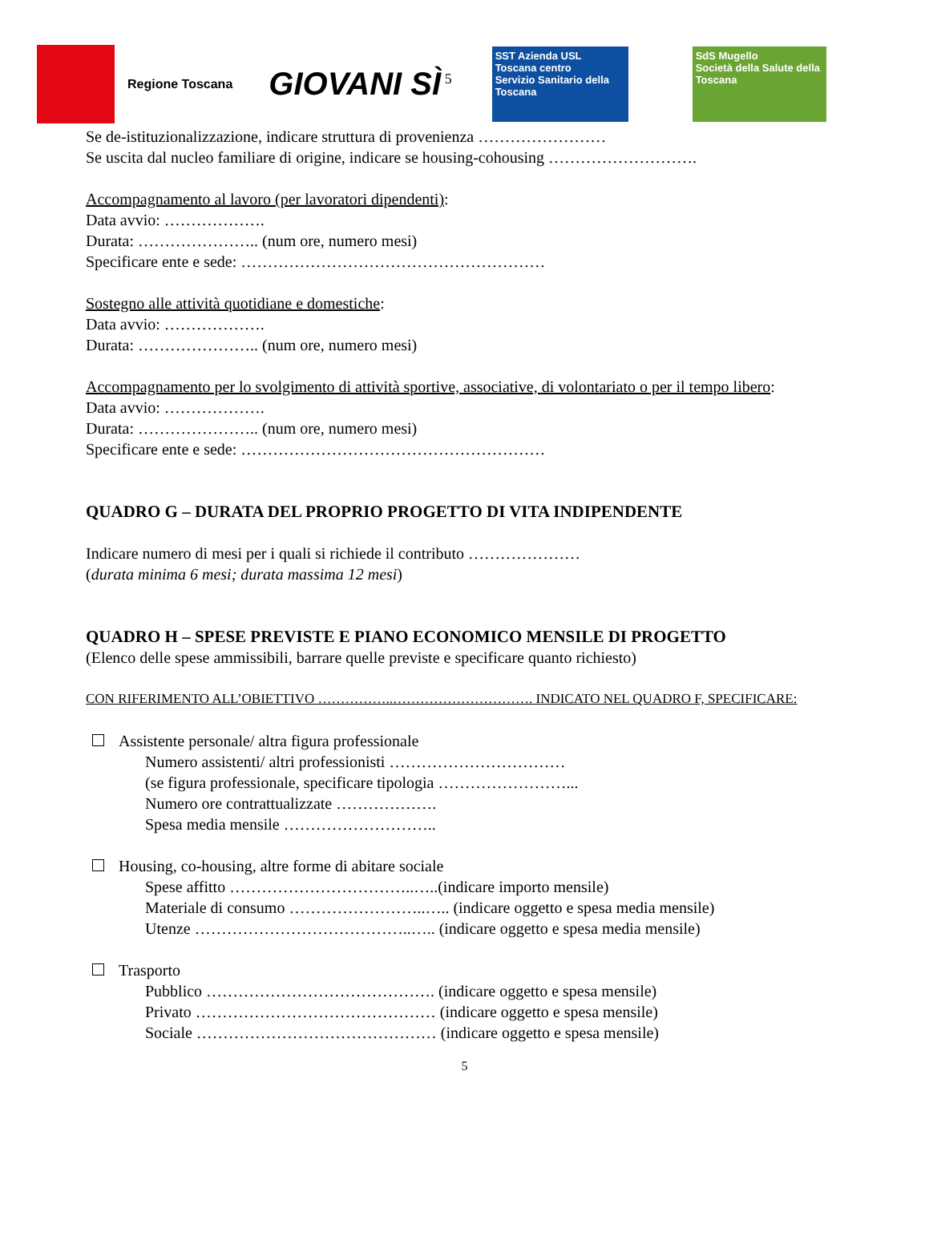Regione Toscana
GIOVANI SÌ<sup>5</sup>
SST Azienda USL Toscana centro
Servizio Sanitario della Toscana
SdS Mugello
Società della Salute della Toscana
Se de-istituzionalizzazione, indicare struttura di provenienza ……………………
Se uscita dal nucleo familiare di origine, indicare se housing-cohousing ……………………….
Accompagnamento al lavoro (per lavoratori dipendenti):
Data avvio: ……………….
Durata: ………………….. (num ore, numero mesi)
Specificare ente e sede: …………………………………………………
Sostegno alle attività quotidiane e domestiche:
Data avvio: ……………….
Durata: ………………….. (num ore, numero mesi)
Accompagnamento per lo svolgimento di attività sportive, associative, di volontariato o per il tempo libero:
Data avvio: ……………….
Durata: ………………….. (num ore, numero mesi)
Specificare ente e sede: …………………………………………………
QUADRO G – DURATA DEL PROPRIO PROGETTO DI VITA INDIPENDENTE
Indicare numero di mesi per i quali si richiede il contributo …………………
(durata minima 6 mesi; durata massima 12 mesi)
QUADRO H – SPESE PREVISTE E PIANO ECONOMICO MENSILE DI PROGETTO
(Elenco delle spese ammissibili, barrare quelle previste e specificare quanto richiesto)
CON RIFERIMENTO ALL’OBIETTIVO ……………..…………………………. INDICATO NEL QUADRO F, SPECIFICARE:
Assistente personale/ altra figura professionale
Numero assistenti/ altri professionisti ……………………………
(se figura professionale, specificare tipologia ……………………...
Numero ore contrattualizzate ……………….
Spesa media mensile ………………………..
Housing, co-housing, altre forme di abitare sociale
Spese affitto ……………………………..…..(indicare importo mensile)
Materiale di consumo ……………………..….. (indicare oggetto e spesa media mensile)
Utenze …………………………………..….. (indicare oggetto e spesa media mensile)
Trasporto
Pubblico ……………………………………. (indicare oggetto e spesa mensile)
Privato ……………………………………… (indicare oggetto e spesa mensile)
Sociale ……………………………………… (indicare oggetto e spesa mensile)
5